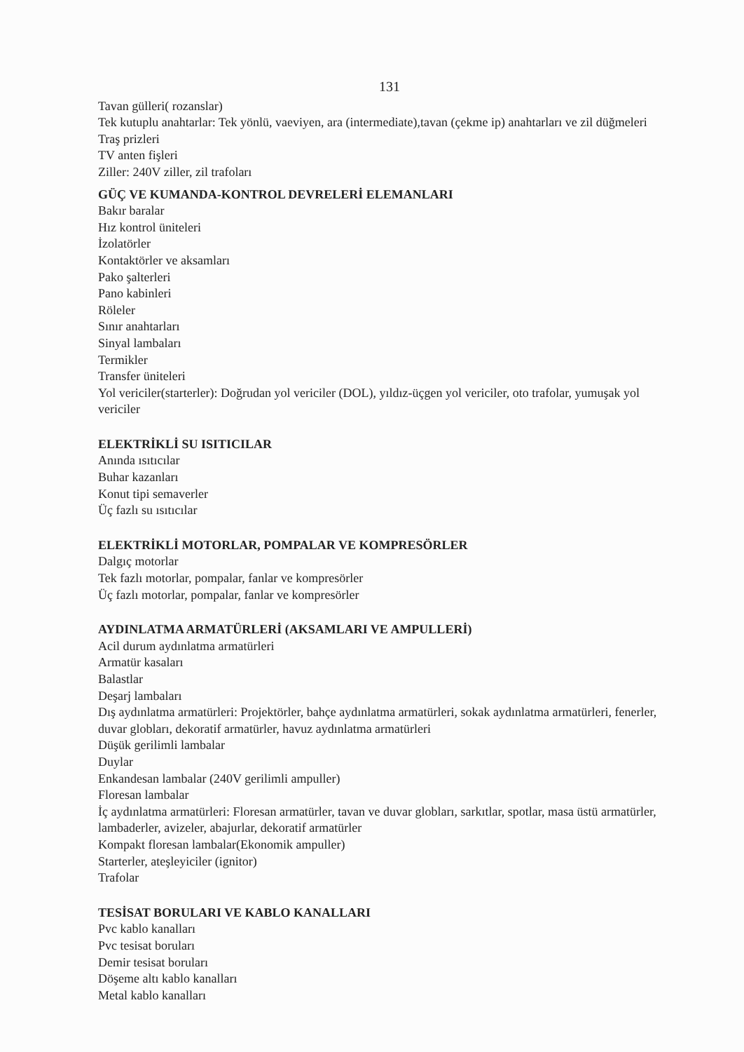131
Tavan gülleri( rozanslar)
Tek kutuplu anahtarlar: Tek yönlü, vaeviyen, ara (intermediate),tavan (çekme ip) anahtarları ve zil düğmeleri
Traş prizleri
TV anten fişleri
Ziller: 240V ziller, zil trafoları
GÜÇ VE KUMANDA-KONTROL DEVRELERİ ELEMANLARI
Bakır baralar
Hız kontrol üniteleri
İzolatörler
Kontaktörler ve aksamları
Pako şalterleri
Pano kabinleri
Röleler
Sınır anahtarları
Sinyal lambaları
Termikler
Transfer üniteleri
Yol vericiler(starterler): Doğrudan yol vericiler (DOL), yıldız-üçgen yol vericiler, oto trafolar, yumuşak yol vericiler
ELEKTRİKLİ SU ISITICILAR
Anında ısıtıcılar
Buhar kazanları
Konut tipi semaverler
Üç fazlı su ısıtıcılar
ELEKTRİKLİ MOTORLAR, POMPALAR VE KOMPRESÖRLER
Dalgıç motorlar
Tek fazlı motorlar, pompalar, fanlar ve kompresörler
Üç fazlı motorlar, pompalar, fanlar ve kompresörler
AYDINLATMA ARMATÜRLERİ (AKSAMLARI VE AMPULLERİ)
Acil durum aydınlatma armatürleri
Armatür kasaları
Balastlar
Deşarj lambaları
Dış aydınlatma armatürleri: Projektörler, bahçe aydınlatma armatürleri, sokak aydınlatma armatürleri, fenerler, duvar globları, dekoratif armatürler, havuz aydınlatma armatürleri
Düşük gerilimli lambalar
Duylar
Enkandesan lambalar (240V gerilimli ampuller)
Floresan lambalar
İç aydınlatma armatürleri: Floresan armatürler, tavan ve duvar globları, sarkıtlar, spotlar, masa üstü armatürler, lambaderler, avizeler, abajurlar, dekoratif armatürler
Kompakt floresan lambalar(Ekonomik ampuller)
Starterler, ateşleyiciler (ignitor)
Trafolar
TESİSAT BORULARI VE KABLO KANALLARI
Pvc kablo kanalları
Pvc tesisat boruları
Demir tesisat boruları
Döşeme altı kablo kanalları
Metal kablo kanalları